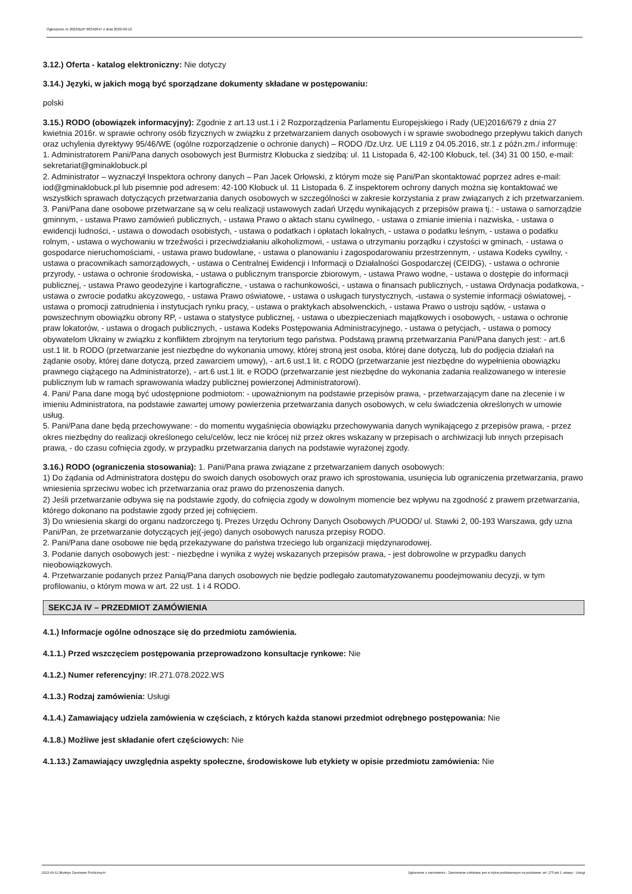Ogłoszenie nr 2022/BZP 00342647 z dnia 2022-09-12
3.12.) Oferta - katalog elektroniczny: Nie dotyczy
3.14.) Języki, w jakich mogą być sporządzane dokumenty składane w postępowaniu:
polski
3.15.) RODO (obowiązek informacyjny): Zgodnie z art.13 ust.1 i 2 Rozporządzenia Parlamentu Europejskiego i Rady (UE)2016/679 z dnia 27 kwietnia 2016r. w sprawie ochrony osób fizycznych w związku z przetwarzaniem danych osobowych i w sprawie swobodnego przepływu takich danych oraz uchylenia dyrektywy 95/46/WE (ogólne rozporządzenie o ochronie danych) – RODO /Dz.Urz. UE L119 z 04.05.2016, str.1 z późn.zm./ informuję:
1. Administratorem Pani/Pana danych osobowych jest Burmistrz Kłobucka z siedzibą: ul. 11 Listopada 6, 42-100 Kłobuck, tel. (34) 31 00 150, e-mail: sekretariat@gminaklobuck.pl
2. Administrator – wyznaczył Inspektora ochrony danych – Pan Jacek Orłowski, z którym może się Pani/Pan skontaktować poprzez adres e-mail: iod@gminaklobuck.pl lub pisemnie pod adresem: 42-100 Kłobuck ul. 11 Listopada 6. Z inspektorem ochrony danych można się kontaktować we wszystkich sprawach dotyczących przetwarzania danych osobowych w szczególności w zakresie korzystania z praw związanych z ich przetwarzaniem.
3. Pani/Pana dane osobowe przetwarzane są w celu realizacji ustawowych zadań Urzędu wynikających z przepisów prawa tj.: - ustawa o samorządzie gminnym, - ustawa Prawo zamówień publicznych, - ustawa Prawo o aktach stanu cywilnego, - ustawa o zmianie imienia i nazwiska, - ustawa o ewidencji ludności, - ustawa o dowodach osobistych, - ustawa o podatkach i opłatach lokalnych, - ustawa o podatku leśnym, - ustawa o podatku rolnym, - ustawa o wychowaniu w trzeźwości i przeciwdziałaniu alkoholizmowi, - ustawa o utrzymaniu porządku i czystości w gminach, - ustawa o gospodarce nieruchomościami, - ustawa prawo budowlane, - ustawa o planowaniu i zagospodarowaniu przestrzennym, - ustawa Kodeks cywilny, - ustawa o pracownikach samorządowych, - ustawa o Centralnej Ewidencji i Informacji o Działalności Gospodarczej (CEIDG), - ustawa o ochronie przyrody, - ustawa o ochronie środowiska, - ustawa o publicznym transporcie zbiorowym, - ustawa Prawo wodne, - ustawa o dostępie do informacji publicznej, - ustawa Prawo geodezyjne i kartograficzne, - ustawa o rachunkowości, - ustawa o finansach publicznych, - ustawa Ordynacja podatkowa, - ustawa o zwrocie podatku akcyzowego, - ustawa Prawo oświatowe, - ustawa o usługach turystycznych, -ustawa o systemie informacji oświatowej, - ustawa o promocji zatrudnienia i instytucjach rynku pracy, - ustawa o praktykach absolwenckich, - ustawa Prawo o ustroju sądów, - ustawa o powszechnym obowiązku obrony RP, - ustawa o statystyce publicznej, - ustawa o ubezpieczeniach majątkowych i osobowych, - ustawa o ochronie praw lokatorów, - ustawa o drogach publicznych, - ustawa Kodeks Postępowania Administracyjnego, - ustawa o petycjach, - ustawa o pomocy obywatelom Ukrainy w związku z konfliktem zbrojnym na terytorium tego państwa. Podstawą prawną przetwarzania Pani/Pana danych jest: - art.6 ust.1 lit. b RODO (przetwarzanie jest niezbędne do wykonania umowy, której stroną jest osoba, której dane dotyczą, lub do podjęcia działań na żądanie osoby, której dane dotyczą, przed zawarciem umowy), - art.6 ust.1 lit. c RODO (przetwarzanie jest niezbędne do wypełnienia obowiązku prawnego ciążącego na Administratorze), - art.6 ust.1 lit. e RODO (przetwarzanie jest niezbędne do wykonania zadania realizowanego w interesie publicznym lub w ramach sprawowania władzy publicznej powierzonej Administratorowi).
4. Pani/ Pana dane mogą być udostępnione podmiotom: - upoważnionym na podstawie przepisów prawa, - przetwarzającym dane na zlecenie i w imieniu Administratora, na podstawie zawartej umowy powierzenia przetwarzania danych osobowych, w celu świadczenia określonych w umowie usług.
5. Pani/Pana dane będą przechowywane: - do momentu wygaśnięcia obowiązku przechowywania danych wynikającego z przepisów prawa, - przez okres niezbędny do realizacji określonego celu/celów, lecz nie krócej niż przez okres wskazany w przepisach o archiwizacji lub innych przepisach prawa, - do czasu cofnięcia zgody, w przypadku przetwarzania danych na podstawie wyrażonej zgody.
3.16.) RODO (ograniczenia stosowania): 1. Pani/Pana prawa związane z przetwarzaniem danych osobowych:
1) Do żądania od Administratora dostępu do swoich danych osobowych oraz prawo ich sprostowania, usunięcia lub ograniczenia przetwarzania, prawo wniesienia sprzeciwu wobec ich przetwarzania oraz prawo do przenoszenia danych.
2) Jeśli przetwarzanie odbywa się na podstawie zgody, do cofnięcia zgody w dowolnym momencie bez wpływu na zgodność z prawem przetwarzania, którego dokonano na podstawie zgody przed jej cofnięciem.
3) Do wniesienia skargi do organu nadzorczego tj. Prezes Urzędu Ochrony Danych Osobowych /PUODO/ ul. Stawki 2, 00-193 Warszawa, gdy uzna Pani/Pan, że przetwarzanie dotyczących jej(-jego) danych osobowych narusza przepisy RODO.
2. Pani/Pana dane osobowe nie będą przekazywane do państwa trzeciego lub organizacji międzynarodowej.
3. Podanie danych osobowych jest: - niezbędne i wynika z wyżej wskazanych przepisów prawa, - jest dobrowolne w przypadku danych nieobowiązkowych.
4. Przetwarzanie podanych przez Panią/Pana danych osobowych nie będzie podlegało zautomatyzowanemu poodejmowaniu decyzji, w tym profilowaniu, o którym mowa w art. 22 ust. 1 i 4 RODO.
SEKCJA IV – PRZEDMIOT ZAMÓWIENIA
4.1.) Informacje ogólne odnoszące się do przedmiotu zamówienia.
4.1.1.) Przed wszczęciem postępowania przeprowadzono konsultacje rynkowe: Nie
4.1.2.) Numer referencyjny: IR.271.078.2022.WS
4.1.3.) Rodzaj zamówienia: Usługi
4.1.4.) Zamawiający udziela zamówienia w częściach, z których każda stanowi przedmiot odrębnego postępowania: Nie
4.1.8.) Możliwe jest składanie ofert częściowych: Nie
4.1.13.) Zamawiający uwzględnia aspekty społeczne, środowiskowe lub etykiety w opisie przedmiotu zamówienia: Nie
2022-09-12 Biuletyn Zamówień Publicznych Ogłoszenie o zamówieniu - Zamówienie udzielane jest w trybie podstawowym na podstawie: art. 275 pkt 1 ustawy - Usługi